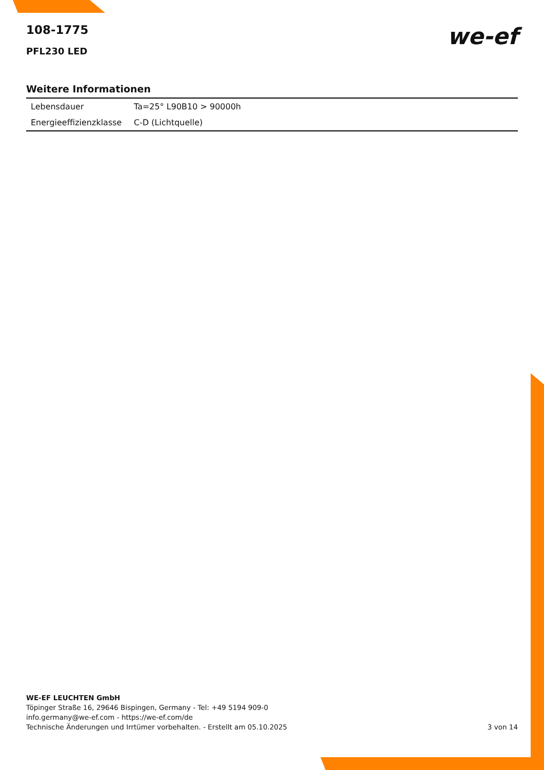we-ef
108-1775
PFL230 LED
Weitere Informationen
| Lebensdauer | Ta=25° L90B10 > 90000h |
| Energieeffizienzklasse | C-D (Lichtquelle) |
WE-EF LEUCHTEN GmbH
Töpinger Straße 16, 29646 Bispingen, Germany - Tel: +49 5194 909-0
info.germany@we-ef.com - https://we-ef.com/de
Technische Änderungen und Irrtümer vorbehalten. - Erstellt am 05.10.2025 3 von 14